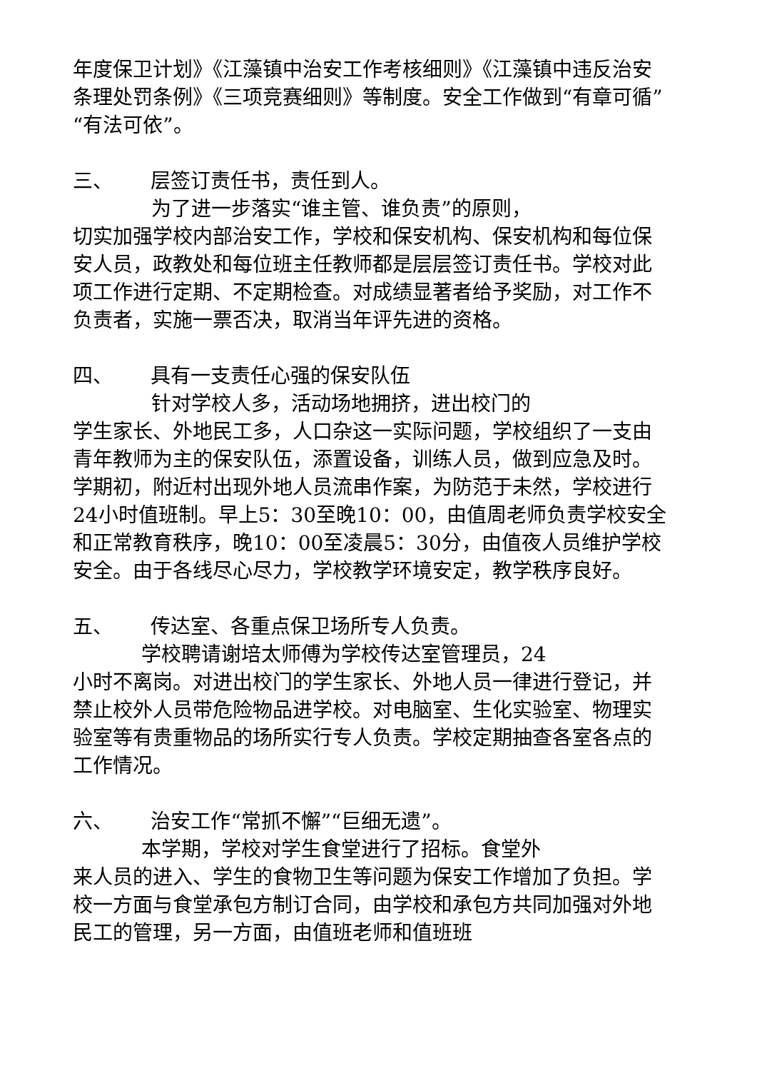年度保卫计划》《江藻镇中治安工作考核细则》《江藻镇中违反治安条理处罚条例》《三项竞赛细则》等制度。安全工作做到“有章可循”“有法可依”。
三、 层签订责任书，责任到人。
为了进一步落实“谁主管、谁负责”的原则，
切实加强学校内部治安工作，学校和保安机构、保安机构和每位保安人员，政教处和每位班主任教师都是层层签订责任书。学校对此项工作进行定期、不定期检查。对成绩显著者给予奖励，对工作不负责者，实施一票否决，取消当年评先进的资格。
四、 具有一支责任心强的保安队伍
针对学校人多，活动场地拥挤，进出校门的
学生家长、外地民工多，人口杂这一实际问题，学校组织了一支由青年教师为主的保安队伍，添置设备，训练人员，做到应急及时。学期初，附近村出现外地人员流串作案，为防范于未然，学校进行24小时值班制。早上5：30至晚10：00，由值周老师负责学校安全和正常教育秩序，晚10：00至凌晨5：30分，由值夜人员维护学校安全。由于各线尽心尽力，学校教学环境安定，教学秩序良好。
五、 传达室、各重点保卫场所专人负责。
学校聘请谢培太师傅为学校传达室管理员，24
小时不离岗。对进出校门的学生家长、外地人员一律进行登记，并禁止校外人员带危险物品进学校。对电脑室、生化实验室、物理实验室等有贵重物品的场所实行专人负责。学校定期抽查各室各点的工作情况。
六、 治安工作“常抓不懈”“巨细无遗”。
本学期，学校对学生食堂进行了招标。食堂外
来人员的进入、学生的食物卫生等问题为保安工作增加了负担。学校一方面与食堂承包方制订合同，由学校和承包方共同加强对外地民工的管理，另一方面，由值班老师和值班班